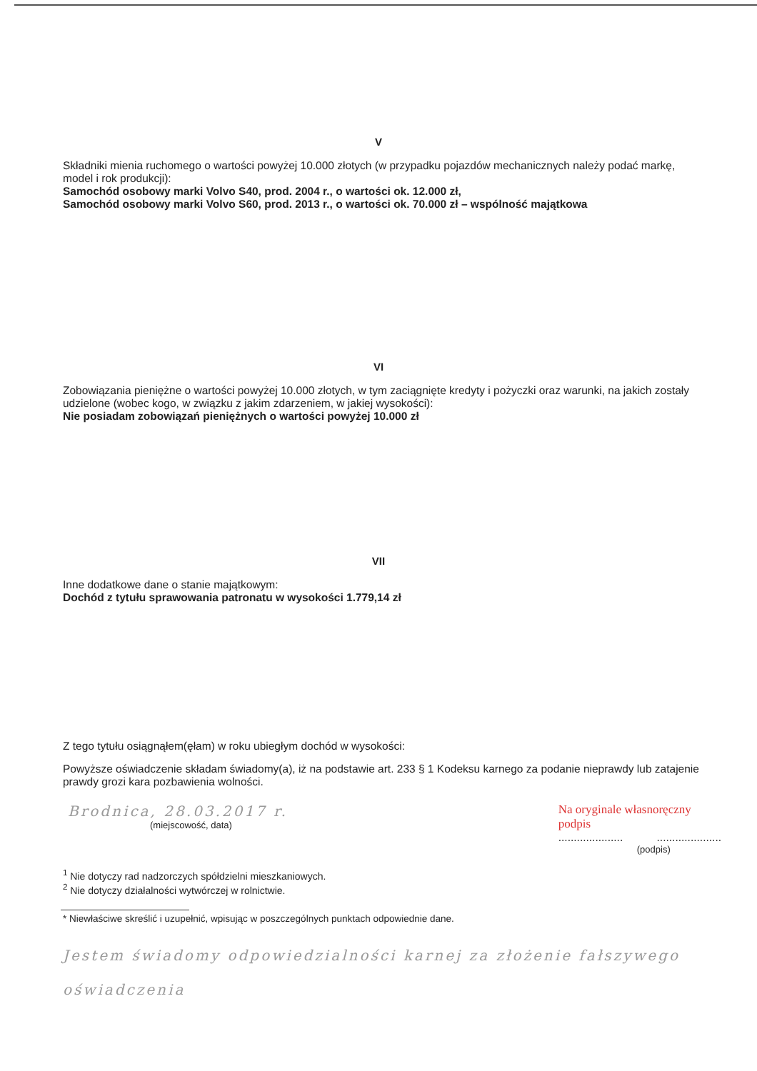V
Składniki mienia ruchomego o wartości powyżej 10.000 złotych (w przypadku pojazdów mechanicznych należy podać markę, model i rok produkcji):
Samochód osobowy marki Volvo S40, prod. 2004 r., o wartości ok. 12.000 zł,
Samochód osobowy marki Volvo S60, prod. 2013 r., o wartości ok. 70.000 zł – wspólność majątkowa
VI
Zobowiązania pieniężne o wartości powyżej 10.000 złotych, w tym zaciągnięte kredyty i pożyczki oraz warunki, na jakich zostały udzielone (wobec kogo, w związku z jakim zdarzeniem, w jakiej wysokości):
Nie posiadam zobowiązań pieniężnych o wartości powyżej 10.000 zł
VII
Inne dodatkowe dane o stanie majątkowym:
Dochód z tytułu sprawowania patronatu w wysokości 1.779,14 zł
Z tego tytułu osiągnąłem(ęłam) w roku ubiegłym dochód w wysokości:
Powyższe oświadczenie składam świadomy(a), iż na podstawie art. 233 § 1 Kodeksu karnego za podanie nieprawdy lub zatajenie prawdy grozi kara pozbawienia wolności.
Brodnica, 28.03.2017 r.
(miejscowość, data)
Na oryginale własnoręczny
podpis
..................... .....................
(podpis)
<sup>1</sup> Nie dotyczy rad nadzorczych spółdzielni mieszkaniowych.
<sup>2</sup> Nie dotyczy działalności wytwórczej w rolnictwie.
* Niewłaściwe skreślić i uzupełnić, wpisując w poszczególnych punktach odpowiednie dane.
Jestem świadomy odpowiedzialności karnej za złożenie fałszywego oświadczenia